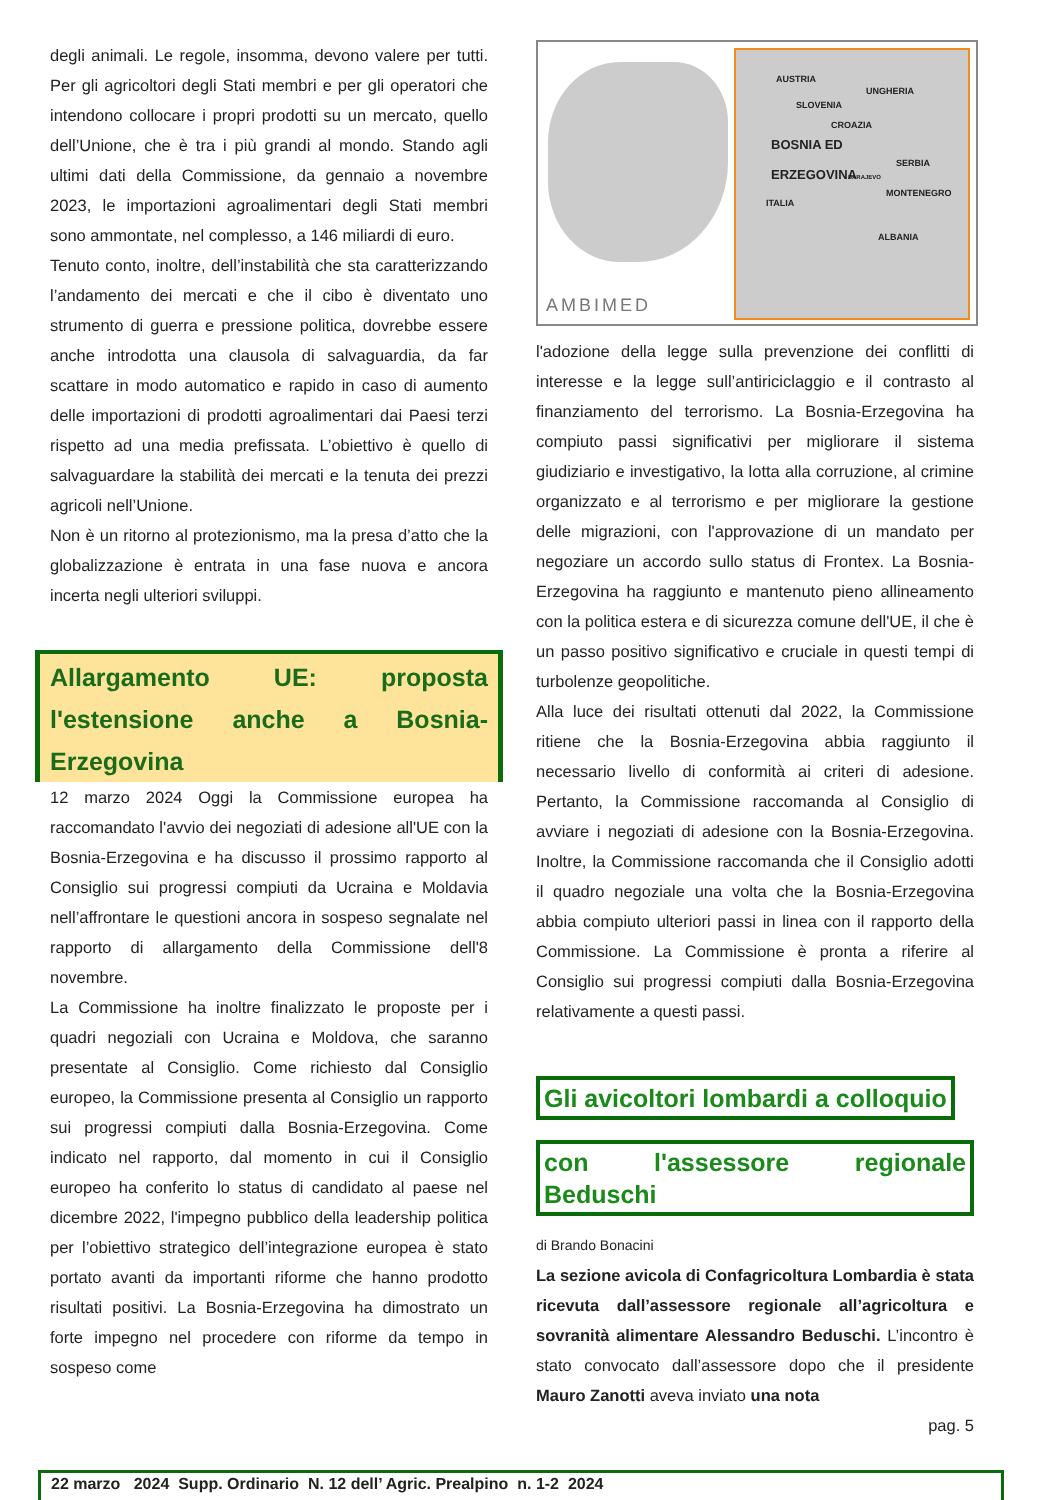degli animali. Le regole, insomma, devono valere per tutti. Per gli agricoltori degli Stati membri e per gli operatori che intendono collocare i propri prodotti su un mercato, quello dell’Unione, che è tra i più grandi al mondo. Stando agli ultimi dati della Commissione, da gennaio a novembre 2023, le importazioni agroalimentari degli Stati membri sono ammontate, nel complesso, a 146 miliardi di euro.
Tenuto conto, inoltre, dell’instabilità che sta caratterizzando l’andamento dei mercati e che il cibo è diventato uno strumento di guerra e pressione politica, dovrebbe essere anche introdotta una clausola di salvaguardia, da far scattare in modo automatico e rapido in caso di aumento delle importazioni di prodotti agroalimentari dai Paesi terzi rispetto ad una media prefissata. L’obiettivo è quello di salvaguardare la stabilità dei mercati e la tenuta dei prezzi agricoli nell’Unione.
Non è un ritorno al protezionismo, ma la presa d’atto che la globalizzazione è entrata in una fase nuova e ancora incerta negli ulteriori sviluppi.
Allargamento UE: proposta l'estensione anche a Bosnia-Erzegovina
12 marzo 2024 Oggi la Commissione europea ha raccomandato l'avvio dei negoziati di adesione all'UE con la Bosnia-Erzegovina e ha discusso il prossimo rapporto al Consiglio sui progressi compiuti da Ucraina e Moldavia nell’affrontare le questioni ancora in sospeso segnalate nel rapporto di allargamento della Commissione dell'8 novembre.
La Commissione ha inoltre finalizzato le proposte per i quadri negoziali con Ucraina e Moldova, che saranno presentate al Consiglio. Come richiesto dal Consiglio europeo, la Commissione presenta al Consiglio un rapporto sui progressi compiuti dalla Bosnia-Erzegovina. Come indicato nel rapporto, dal momento in cui il Consiglio europeo ha conferito lo status di candidato al paese nel dicembre 2022, l'impegno pubblico della leadership politica per l’obiettivo strategico dell’integrazione europea è stato portato avanti da importanti riforme che hanno prodotto risultati positivi. La Bosnia-Erzegovina ha dimostrato un forte impegno nel procedere con riforme da tempo in sospeso come
AUSTRIA
UNGHERIA
SLOVENIA
CROAZIA
BOSNIA ED
ERZEGOVINA SERBIA
SARAJEVO
MONTENEGRO
ITALIA
ALBANIA
AMBIMED
l'adozione della legge sulla prevenzione dei conflitti di interesse e la legge sull’antiriciclaggio e il contrasto al finanziamento del terrorismo. La Bosnia-Erzegovina ha compiuto passi significativi per migliorare il sistema giudiziario e investigativo, la lotta alla corruzione, al crimine organizzato e al terrorismo e per migliorare la gestione delle migrazioni, con l'approvazione di un mandato per negoziare un accordo sullo status di Frontex. La Bosnia-Erzegovina ha raggiunto e mantenuto pieno allineamento con la politica estera e di sicurezza comune dell'UE, il che è un passo positivo significativo e cruciale in questi tempi di turbolenze geopolitiche.
Alla luce dei risultati ottenuti dal 2022, la Commissione ritiene che la Bosnia-Erzegovina abbia raggiunto il necessario livello di conformità ai criteri di adesione. Pertanto, la Commissione raccomanda al Consiglio di avviare i negoziati di adesione con la Bosnia-Erzegovina. Inoltre, la Commissione raccomanda che il Consiglio adotti il quadro negoziale una volta che la Bosnia-Erzegovina abbia compiuto ulteriori passi in linea con il rapporto della Commissione. La Commissione è pronta a riferire al Consiglio sui progressi compiuti dalla Bosnia-Erzegovina relativamente a questi passi.
Gli avicoltori lombardi a colloquio
con l'assessore regionale Beduschi
di Brando Bonacini
La sezione avicola di Confagricoltura Lombardia è stata ricevuta dall’assessore regionale all’agricoltura e sovranità alimentare Alessandro Beduschi. L’incontro è stato convocato dall’assessore dopo che il presidente Mauro Zanotti aveva inviato una nota
pag. 5
22 marzo 2024 Supp. Ordinario N. 12 dell’ Agric. Prealpino n. 1-2 2024